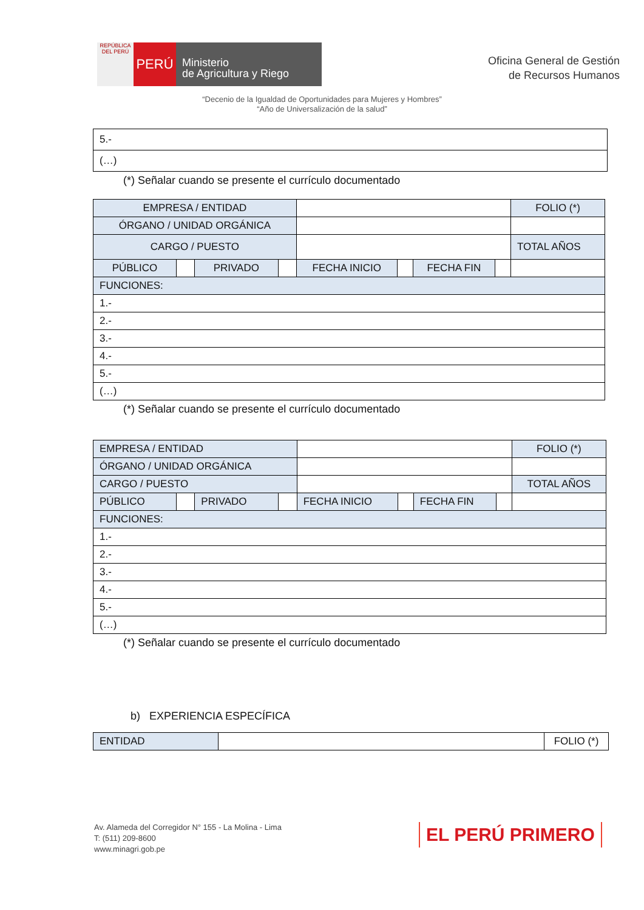REPÚBLICA DEL PERÚ
PERÚ
Ministerio
de Agricultura y Riego
Oficina General de Gestión
de Recursos Humanos
“Decenio de la Igualdad de Oportunidades para Mujeres y Hombres”
“Año de Universalización de la salud”
| 5.- |
| (…) |
(*) Señalar cuando se presente el currículo documentado
| EMPRESA / ENTIDAD | | | | | | | | FOLIO (*) |
| ÓRGANO / UNIDAD ORGÁNICA | | | | | | | | |
| CARGO / PUESTO | | | | | | | | TOTAL AÑOS |
| PÚBLICO | | PRIVADO | | FECHA INICIO | | FECHA FIN | | |
| FUNCIONES: | | | | | | | | |
| 1.- | | | | | | | | |
| 2.- | | | | | | | | |
| 3.- | | | | | | | | |
| 4.- | | | | | | | | |
| 5.- | | | | | | | | |
| (…) | | | | | | | | |
(*) Señalar cuando se presente el currículo documentado
| EMPRESA / ENTIDAD | | | | | | | | FOLIO (*) |
| ÓRGANO / UNIDAD ORGÁNICA | | | | | | | | |
| CARGO / PUESTO | | | | | | | | TOTAL AÑOS |
| PÚBLICO | | PRIVADO | | FECHA INICIO | | FECHA FIN | | |
| FUNCIONES: | | | | | | | | |
| 1.- | | | | | | | | |
| 2.- | | | | | | | | |
| 3.- | | | | | | | | |
| 4.- | | | | | | | | |
| 5.- | | | | | | | | |
| (…) | | | | | | | | |
(*) Señalar cuando se presente el currículo documentado
b) EXPERIENCIA ESPECÍFICA
| ENTIDAD | | FOLIO (*) |
Av. Alameda del Corregidor N° 155 - La Molina - Lima
T: (511) 209-8600
www.minagri.gob.pe
EL PERÚ PRIMERO